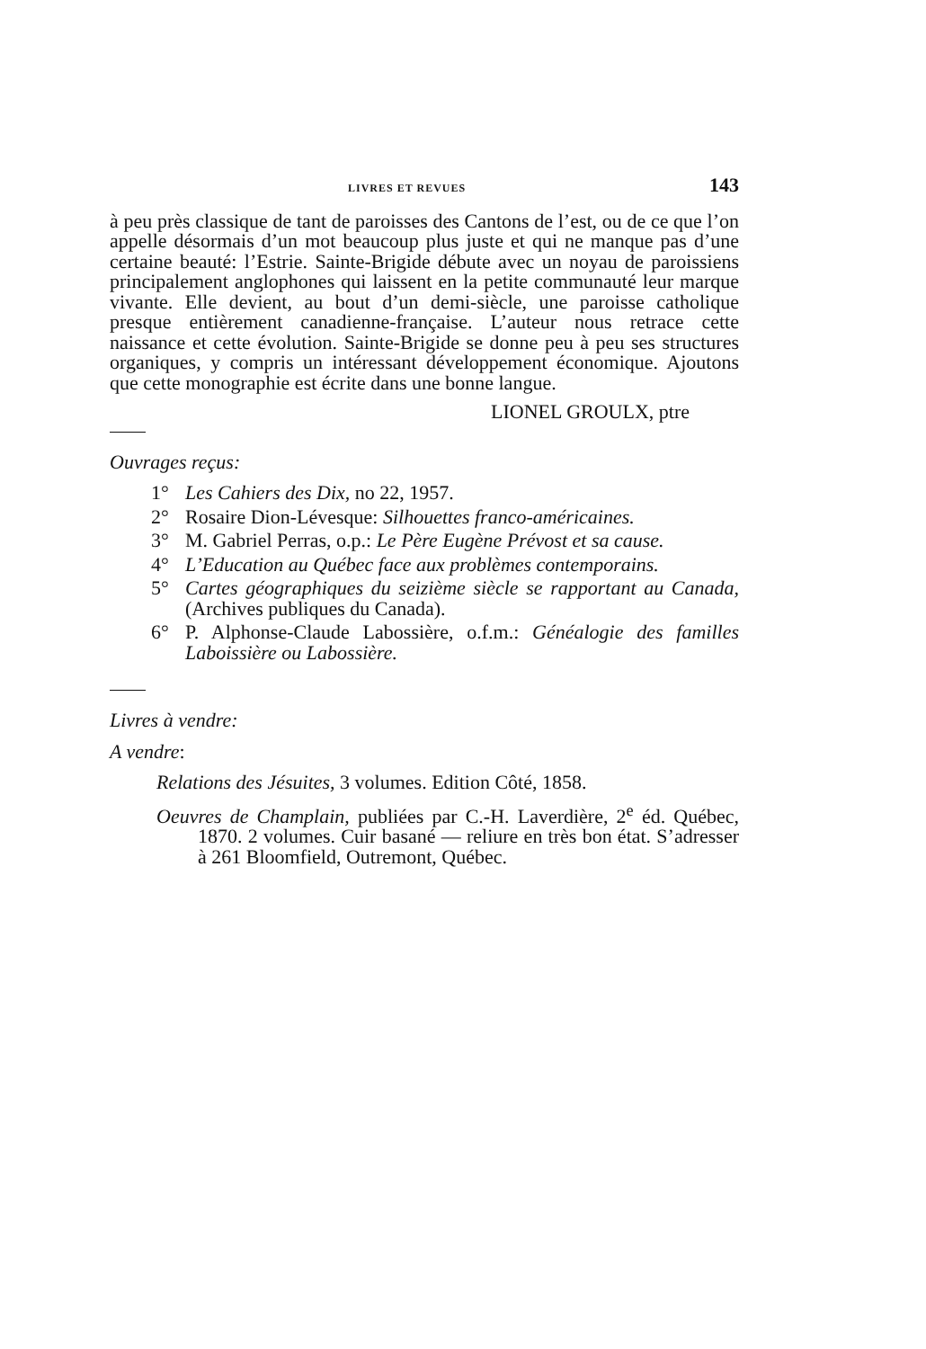LIVRES ET REVUES 143
à peu près classique de tant de paroisses des Cantons de l’est, ou de ce que l’on appelle désormais d’un mot beaucoup plus juste et qui ne manque pas d’une certaine beauté: l’Estrie. Sainte-Brigide débute avec un noyau de paroissiens principalement anglophones qui laissent en la petite communauté leur marque vivante. Elle devient, au bout d’un demi-siècle, une paroisse catholique presque entièrement canadienne-française. L’auteur nous retrace cette naissance et cette évolution. Sainte-Brigide se donne peu à peu ses structures organiques, y compris un intéressant développement économique. Ajoutons que cette monographie est écrite dans une bonne langue.
LIONEL GROULX, ptre
Ouvrages reçus:
1° Les Cahiers des Dix, no 22, 1957.
2° Rosaire Dion-Lévesque: Silhouettes franco-américaines.
3° M. Gabriel Perras, o.p.: Le Père Eugène Prévost et sa cause.
4° L’Education au Québec face aux problèmes contemporains.
5° Cartes géographiques du seizième siècle se rapportant au Canada, (Archives publiques du Canada).
6° P. Alphonse-Claude Labossière, o.f.m.: Généalogie des familles Laboissière ou Labossière.
Livres à vendre:
A vendre:
Relations des Jésuites, 3 volumes. Edition Côté, 1858.
Oeuvres de Champlain, publiées par C.-H. Laverdière, 2<sup>e</sup> éd. Québec, 1870. 2 volumes. Cuir basané — reliure en très bon état. S’adresser à 261 Bloomfield, Outremont, Québec.